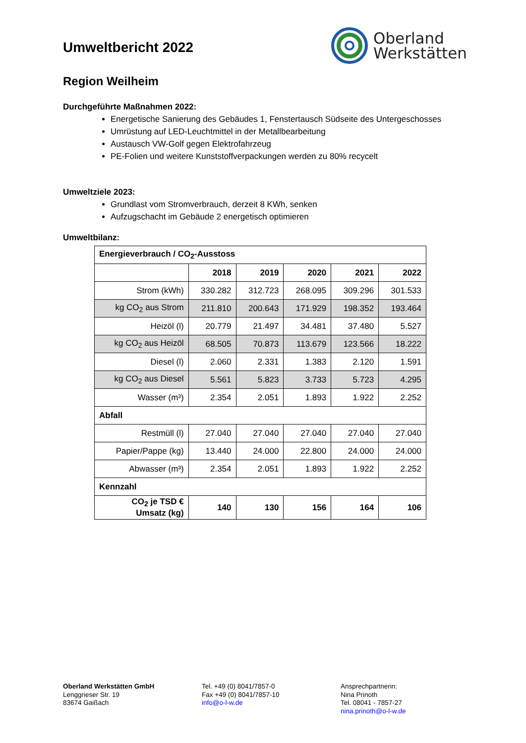Umweltbericht 2022
Oberland
Werkstätten
Region Weilheim
Durchgeführte Maßnahmen 2022:
Energetische Sanierung des Gebäudes 1, Fenstertausch Südseite des Untergeschosses
Umrüstung auf LED-Leuchtmittel in der Metallbearbeitung
Austausch VW-Golf gegen Elektrofahrzeug
PE-Folien und weitere Kunststoffverpackungen werden zu 80% recycelt
Umweltziele 2023:
Grundlast vom Stromverbrauch, derzeit 8 KWh, senken
Aufzugschacht im Gebäude 2 energetisch optimieren
Umweltbilanz:
| Energieverbrauch / CO<sub>2</sub>-Ausstoss | | | | | |
| | 2018 | 2019 | 2020 | 2021 | 2022 |
| Strom (kWh) | 330.282 | 312.723 | 268.095 | 309.296 | 301.533 |
| kg CO<sub>2</sub> aus Strom | 211.810 | 200.643 | 171.929 | 198.352 | 193.464 |
| Heizöl (l) | 20.779 | 21.497 | 34.481 | 37.480 | 5.527 |
| kg CO<sub>2</sub> aus Heizöl | 68.505 | 70.873 | 113.679 | 123.566 | 18.222 |
| Diesel (l) | 2.060 | 2.331 | 1.383 | 2.120 | 1.591 |
| kg CO<sub>2</sub> aus Diesel | 5.561 | 5.823 | 3.733 | 5.723 | 4.295 |
| Wasser (m³) | 2.354 | 2.051 | 1.893 | 1.922 | 2.252 |
| Abfall | | | | | |
| Restmüll (l) | 27.040 | 27.040 | 27.040 | 27.040 | 27.040 |
| Papier/Pappe (kg) | 13.440 | 24.000 | 22.800 | 24.000 | 24.000 |
| Abwasser (m³) | 2.354 | 2.051 | 1.893 | 1.922 | 2.252 |
| Kennzahl | | | | | |
| CO<sub>2</sub> je TSD € Umsatz (kg) | 140 | 130 | 156 | 164 | 106 |
Oberland Werkstätten GmbH
Lenggrieser Str. 19
83674 Gaißach
Tel. +49 (0) 8041/7857-0
Fax +49 (0) 8041/7857-10
info@o-l-w.de
Ansprechpartnerin:
Nina Prinoth
Tel. 08041 - 7857-27
nina.prinoth@o-l-w.de